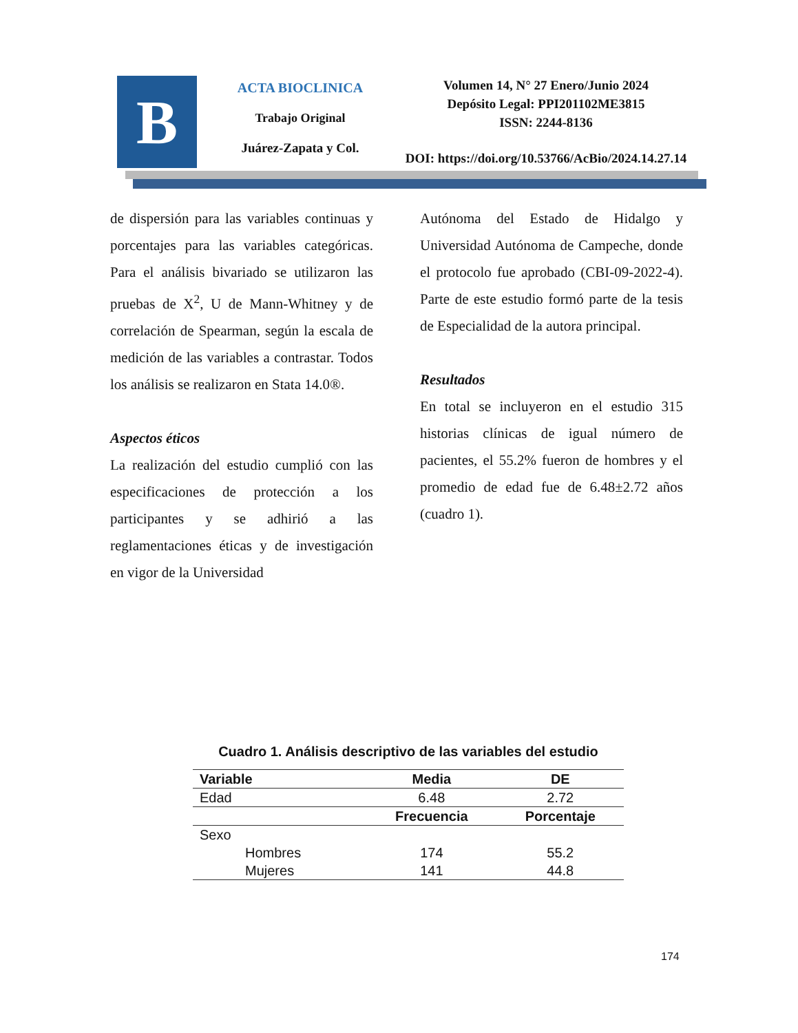B
ACTA BIOCLINICA
Trabajo Original
Juárez-Zapata y Col.
Volumen 14, N° 27 Enero/Junio 2024
Depósito Legal: PPI201102ME3815
ISSN: 2244-8136
DOI: https://doi.org/10.53766/AcBio/2024.14.27.14
de dispersión para las variables continuas y porcentajes para las variables categóricas. Para el análisis bivariado se utilizaron las pruebas de X<sup>2</sup>, U de Mann-Whitney y de correlación de Spearman, según la escala de medición de las variables a contrastar. Todos los análisis se realizaron en Stata 14.0®.
Aspectos éticos
La realización del estudio cumplió con las especificaciones de protección a los participantes y se adhirió a las reglamentaciones éticas y de investigación en vigor de la Universidad
Autónoma del Estado de Hidalgo y Universidad Autónoma de Campeche, donde el protocolo fue aprobado (CBI-09-2022-4). Parte de este estudio formó parte de la tesis de Especialidad de la autora principal.
Resultados
En total se incluyeron en el estudio 315 historias clínicas de igual número de pacientes, el 55.2% fueron de hombres y el promedio de edad fue de 6.48±2.72 años (cuadro 1).
Cuadro 1. Análisis descriptivo de las variables del estudio
| Variable | Media | DE |
| --- | --- | --- |
| Edad | 6.48 | 2.72 |
| | Frecuencia | Porcentaje |
| Sexo | | |
| Hombres | 174 | 55.2 |
| Mujeres | 141 | 44.8 |
174